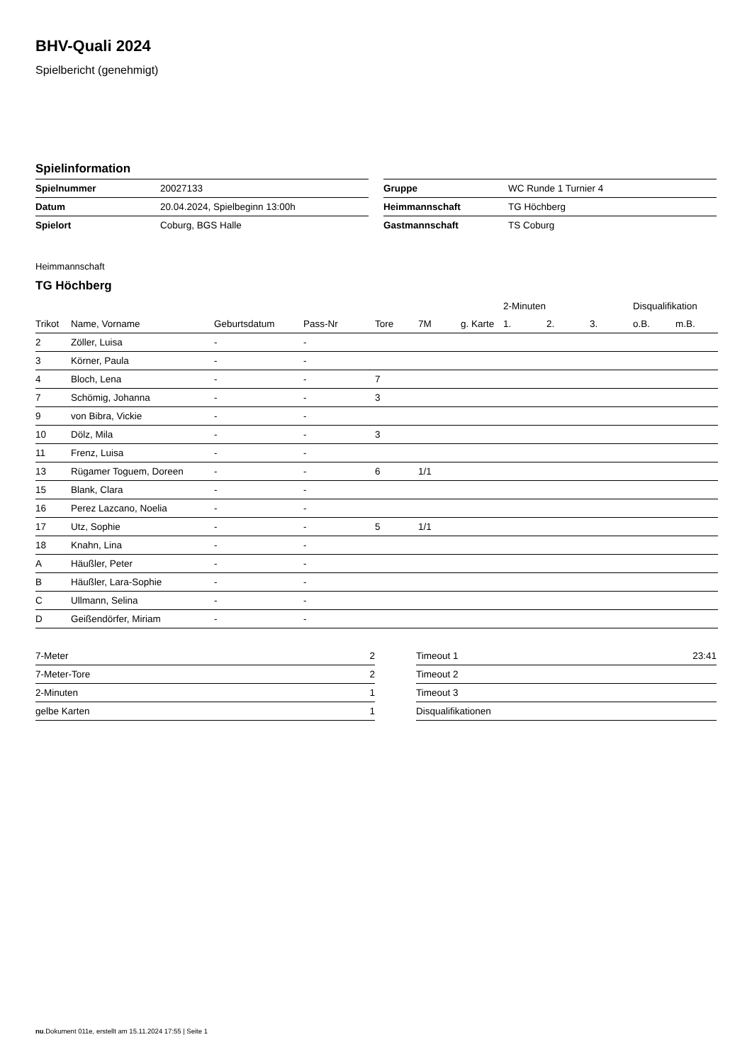BHV-Quali 2024
Spielbericht (genehmigt)
Spielinformation
| Spielnummer | 20027133 |
| Datum | 20.04.2024, Spielbeginn 13:00h |
| Spielort | Coburg, BGS Halle |
| Gruppe | WC Runde 1 Turnier 4 |
| Heimmannschaft | TG Höchberg |
| Gastmannschaft | TS Coburg |
Heimmannschaft
TG Höchberg
| | | | | | | | 2-Minuten | | | Disqualifikation | |
| --- | --- | --- | --- | --- | --- | --- | --- | --- | --- | --- | --- |
| Trikot | Name, Vorname | Geburtsdatum | Pass-Nr | Tore | 7M | g. Karte | 1. | 2. | 3. | o.B. | m.B. |
| 2 | Zöller, Luisa | - | - | | | | | | | | |
| 3 | Körner, Paula | - | - | | | | | | | | |
| 4 | Bloch, Lena | - | - | 7 | | | | | | | |
| 7 | Schömig, Johanna | - | - | 3 | | | | | | | |
| 9 | von Bibra, Vickie | - | - | | | | | | | | |
| 10 | Dölz, Mila | - | - | 3 | | | | | | | |
| 11 | Frenz, Luisa | - | - | | | | | | | | |
| 13 | Rügamer Toguem, Doreen | - | - | 6 | 1/1 | | | | | | |
| 15 | Blank, Clara | - | - | | | | | | | | |
| 16 | Perez Lazcano, Noelia | - | - | | | | | | | | |
| 17 | Utz, Sophie | - | - | 5 | 1/1 | | | | | | |
| 18 | Knahn, Lina | - | - | | | | | | | | |
| A | Häußler, Peter | - | - | | | | | | | | |
| B | Häußler, Lara-Sophie | - | - | | | | | | | | |
| C | Ullmann, Selina | - | - | | | | | | | | |
| D | Geißendörfer, Miriam | - | - | | | | | | | | |
| 7-Meter | 2 |
| 7-Meter-Tore | 2 |
| 2-Minuten | 1 |
| gelbe Karten | 1 |
| Timeout 1 | 23:41 |
| Timeout 2 | |
| Timeout 3 | |
| Disqualifikationen | |
nu.Dokument 011e, erstellt am 15.11.2024 17:55 | Seite 1